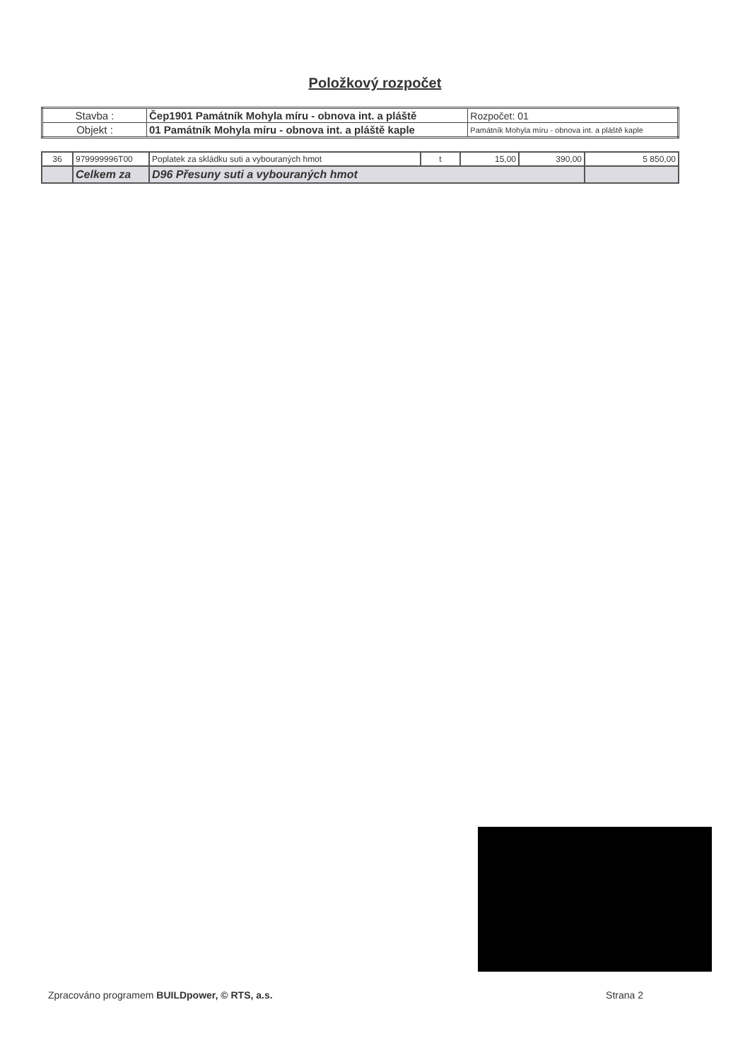Položkový rozpočet
| Stavba : | Čep1901 Památník Mohyla míru - obnova int. a pláště | Rozpočet: 01 |
| Objekt : | 01 Památník Mohyla míru - obnova int. a pláště kaple | Památník Mohyla míru - obnova int. a pláště kaple |
| 36 | 979999996T00 | Poplatek za skládku suti a vybouraných hmot | t | 15,00 | 390,00 | 5 850,00 |
| | Celkem za | D96 Přesuny suti a vybouraných hmot | | | | |
Zpracováno programem BUILDpower, © RTS, a.s. Strana 2